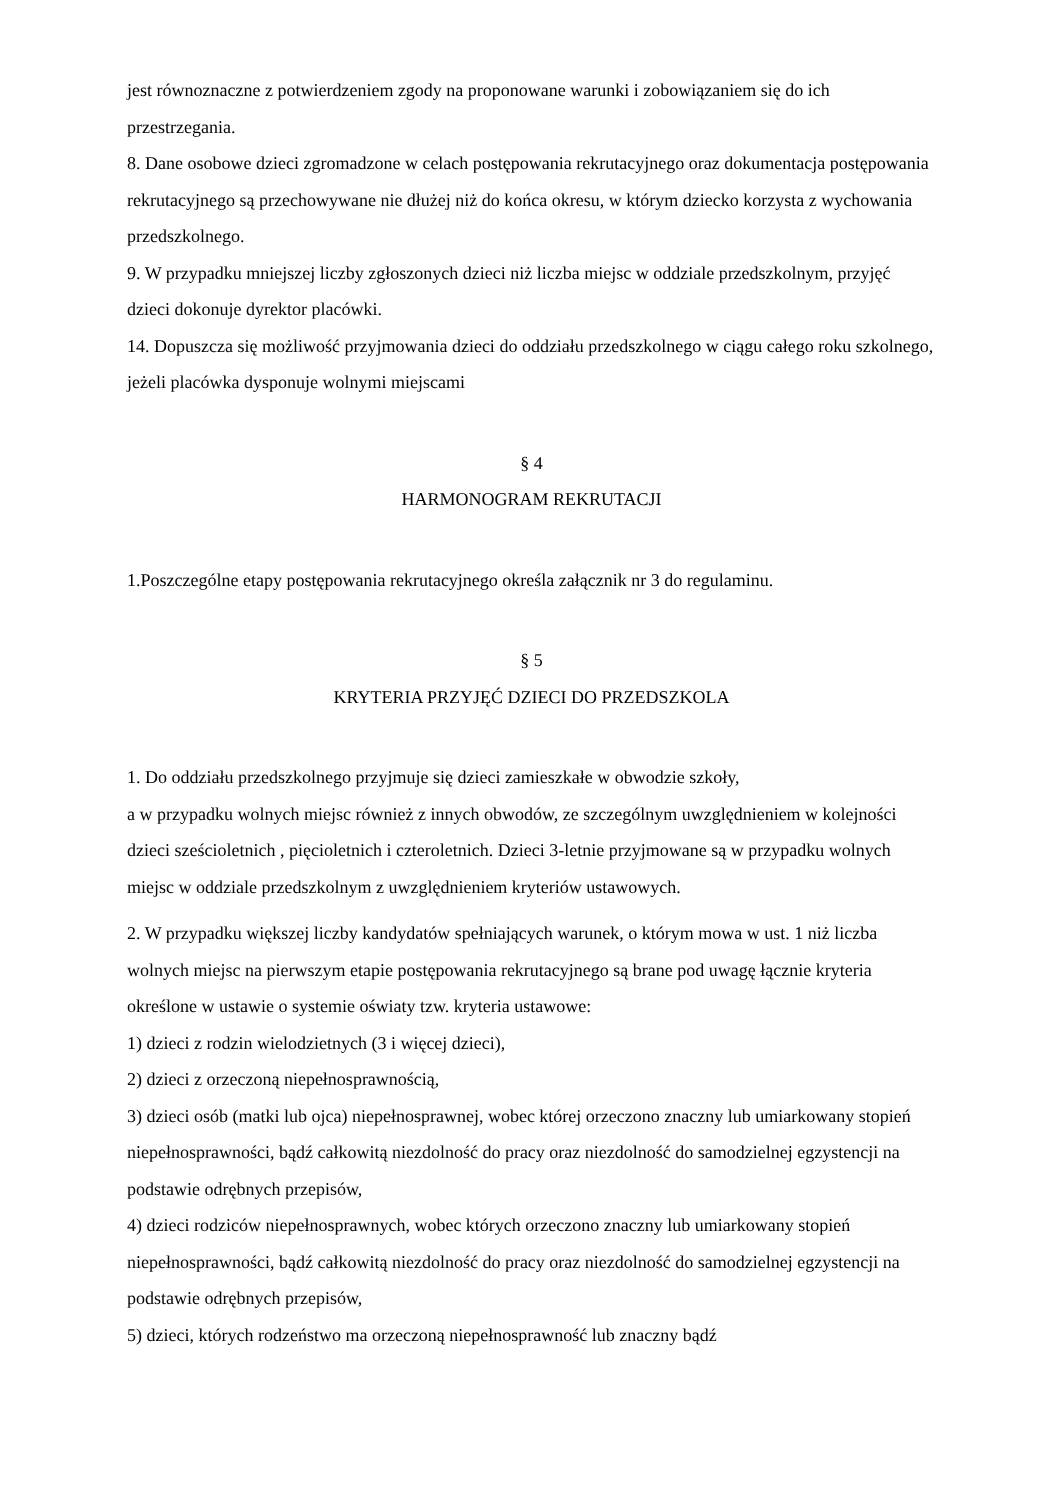jest równoznaczne z potwierdzeniem zgody na proponowane warunki i zobowiązaniem się do ich przestrzegania.
8. Dane osobowe dzieci zgromadzone w celach postępowania rekrutacyjnego oraz dokumentacja postępowania rekrutacyjnego są przechowywane nie dłużej niż do końca okresu, w którym dziecko korzysta z wychowania przedszkolnego.
9. W przypadku mniejszej liczby zgłoszonych dzieci niż liczba miejsc w oddziale przedszkolnym, przyjęć dzieci dokonuje dyrektor placówki.
14. Dopuszcza się możliwość przyjmowania dzieci do oddziału przedszkolnego w ciągu całego roku szkolnego, jeżeli placówka dysponuje wolnymi miejscami
§ 4
HARMONOGRAM REKRUTACJI
1.Poszczególne etapy postępowania rekrutacyjnego określa załącznik nr 3 do regulaminu.
§ 5
KRYTERIA PRZYJĘĆ DZIECI DO PRZEDSZKOLA
1. Do oddziału przedszkolnego przyjmuje się dzieci zamieszkałe w obwodzie szkoły,
a w przypadku wolnych miejsc również z innych obwodów, ze szczególnym uwzględnieniem w kolejności dzieci sześcioletnich , pięcioletnich i czteroletnich. Dzieci 3-letnie przyjmowane są w przypadku wolnych miejsc w oddziale przedszkolnym z uwzględnieniem kryteriów ustawowych.
2. W przypadku większej liczby kandydatów spełniających warunek, o którym mowa w ust. 1 niż liczba wolnych miejsc na pierwszym etapie postępowania rekrutacyjnego są brane pod uwagę łącznie kryteria określone w ustawie o systemie oświaty tzw. kryteria ustawowe:
1) dzieci z rodzin wielodzietnych (3 i więcej dzieci),
2) dzieci z orzeczoną niepełnosprawnością,
3) dzieci osób (matki lub ojca) niepełnosprawnej, wobec której orzeczono znaczny lub umiarkowany stopień niepełnosprawności, bądź całkowitą niezdolność do pracy oraz niezdolność do samodzielnej egzystencji na podstawie odrębnych przepisów,
4) dzieci rodziców niepełnosprawnych, wobec których orzeczono znaczny lub umiarkowany stopień niepełnosprawności, bądź całkowitą niezdolność do pracy oraz niezdolność do samodzielnej egzystencji na podstawie odrębnych przepisów,
5) dzieci, których rodzeństwo ma orzeczoną niepełnosprawność lub znaczny bądź